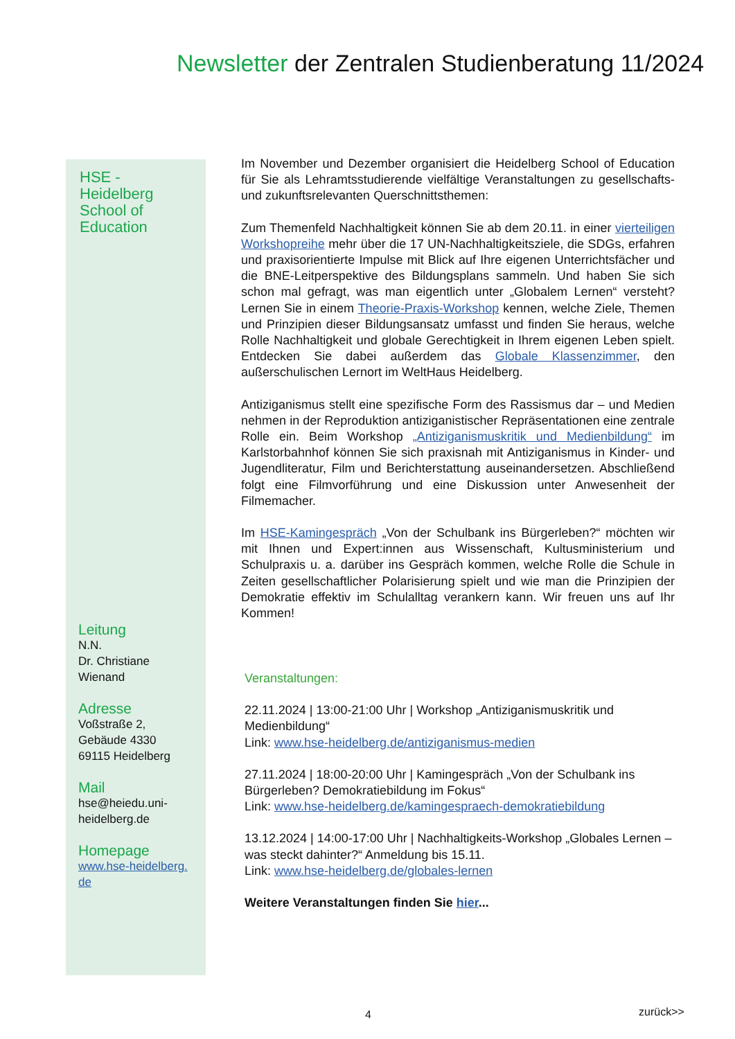Newsletter der Zentralen Studienberatung 11/2024
HSE - Heidelberg School of Education
Im November und Dezember organisiert die Heidelberg School of Education für Sie als Lehramtsstudierende vielfältige Veranstaltungen zu gesellschafts- und zukunftsrelevanten Querschnittsthemen:
Zum Themenfeld Nachhaltigkeit können Sie ab dem 20.11. in einer vierteiligen Workshopreihe mehr über die 17 UN-Nachhaltigkeitsziele, die SDGs, erfahren und praxisorientierte Impulse mit Blick auf Ihre eigenen Unterrichtsfächer und die BNE-Leitperspektive des Bildungsplans sammeln. Und haben Sie sich schon mal gefragt, was man eigentlich unter „Globalem Lernen“ versteht? Lernen Sie in einem Theorie-Praxis-Workshop kennen, welche Ziele, Themen und Prinzipien dieser Bildungsansatz umfasst und finden Sie heraus, welche Rolle Nachhaltigkeit und globale Gerechtigkeit in Ihrem eigenen Leben spielt. Entdecken Sie dabei außerdem das Globale Klassenzimmer, den außerschulischen Lernort im WeltHaus Heidelberg.
Antiziganismus stellt eine spezifische Form des Rassismus dar – und Medien nehmen in der Reproduktion antiziganistischer Repräsentationen eine zentrale Rolle ein. Beim Workshop „Antiziganismuskritik und Medienbildung“ im Karlstorbahnhof können Sie sich praxisnah mit Antiziganismus in Kinder- und Jugendliteratur, Film und Berichterstattung auseinandersetzen. Abschließend folgt eine Filmvorführung und eine Diskussion unter Anwesenheit der Filmemacher.
Im HSE-Kamingespräch „Von der Schulbank ins Bürgerleben?“ möchten wir mit Ihnen und Expert:innen aus Wissenschaft, Kultusministerium und Schulpraxis u. a. darüber ins Gespräch kommen, welche Rolle die Schule in Zeiten gesellschaftlicher Polarisierung spielt und wie man die Prinzipien der Demokratie effektiv im Schulalltag verankern kann. Wir freuen uns auf Ihr Kommen!
Veranstaltungen:
22.11.2024 | 13:00-21:00 Uhr | Workshop „Antiziganismuskritik und Medienbildung“
Link: www.hse-heidelberg.de/antiziganismus-medien
27.11.2024 | 18:00-20:00 Uhr | Kamingespräch „Von der Schulbank ins Bürgerleben? Demokratiebildung im Fokus“
Link: www.hse-heidelberg.de/kamingespraech-demokratiebildung
13.12.2024 | 14:00-17:00 Uhr | Nachhaltigkeits-Workshop „Globales Lernen – was steckt dahinter?“ Anmeldung bis 15.11.
Link: www.hse-heidelberg.de/globales-lernen
Weitere Veranstaltungen finden Sie hier...
Leitung
N.N.
Dr. Christiane
Wienand
Adresse
Voßstraße 2,
Gebäude 4330
69115 Heidelberg
Mail
hse@heiedu.uni-
heidelberg.de
Homepage
www.hse-heidelberg.
de
4 zurück>>